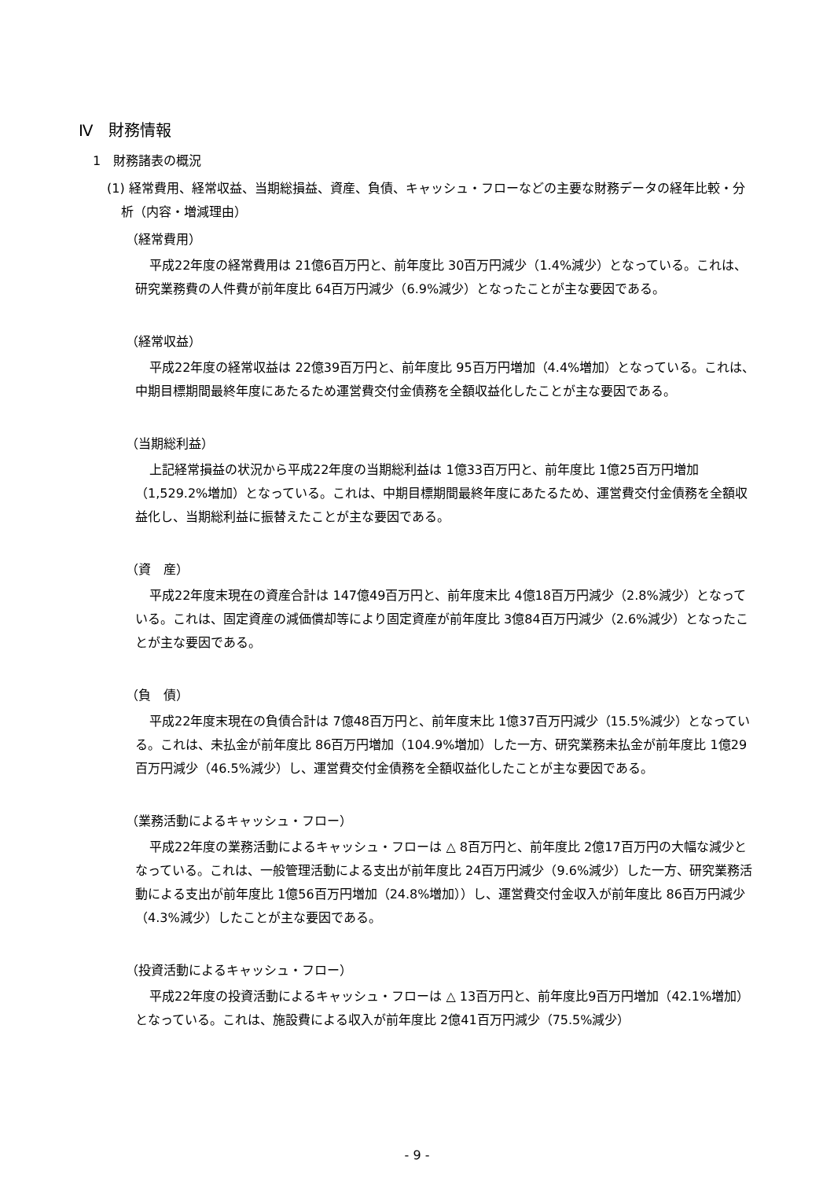Ⅳ　財務情報
1　財務諸表の概況
(1) 経常費用、経常収益、当期総損益、資産、負債、キャッシュ・フローなどの主要な財務データの経年比較・分析（内容・増減理由）
（経常費用）
平成22年度の経常費用は 21億6百万円と、前年度比 30百万円減少（1.4%減少）となっている。これは、研究業務費の人件費が前年度比 64百万円減少（6.9%減少）となったことが主な要因である。
（経常収益）
平成22年度の経常収益は 22億39百万円と、前年度比 95百万円増加（4.4%増加）となっている。これは、中期目標期間最終年度にあたるため運営費交付金債務を全額収益化したことが主な要因である。
（当期総利益）
上記経常損益の状況から平成22年度の当期総利益は 1億33百万円と、前年度比 1億25百万円増加（1,529.2%増加）となっている。これは、中期目標期間最終年度にあたるため、運営費交付金債務を全額収益化し、当期総利益に振替えたことが主な要因である。
（資　産）
平成22年度末現在の資産合計は 147億49百万円と、前年度末比 4億18百万円減少（2.8%減少）となっている。これは、固定資産の減価償却等により固定資産が前年度比 3億84百万円減少（2.6%減少）となったことが主な要因である。
（負　債）
平成22年度末現在の負債合計は 7億48百万円と、前年度末比 1億37百万円減少（15.5%減少）となっている。これは、未払金が前年度比 86百万円増加（104.9%増加）した一方、研究業務未払金が前年度比 1億29百万円減少（46.5%減少）し、運営費交付金債務を全額収益化したことが主な要因である。
（業務活動によるキャッシュ・フロー）
平成22年度の業務活動によるキャッシュ・フローは △ 8百万円と、前年度比 2億17百万円の大幅な減少となっている。これは、一般管理活動による支出が前年度比 24百万円減少（9.6%減少）した一方、研究業務活動による支出が前年度比 1億56百万円増加（24.8%増加））し、運営費交付金収入が前年度比 86百万円減少（4.3%減少）したことが主な要因である。
（投資活動によるキャッシュ・フロー）
平成22年度の投資活動によるキャッシュ・フローは △ 13百万円と、前年度比9百万円増加（42.1%増加）となっている。これは、施設費による収入が前年度比 2億41百万円減少（75.5%減少）
- 9 -